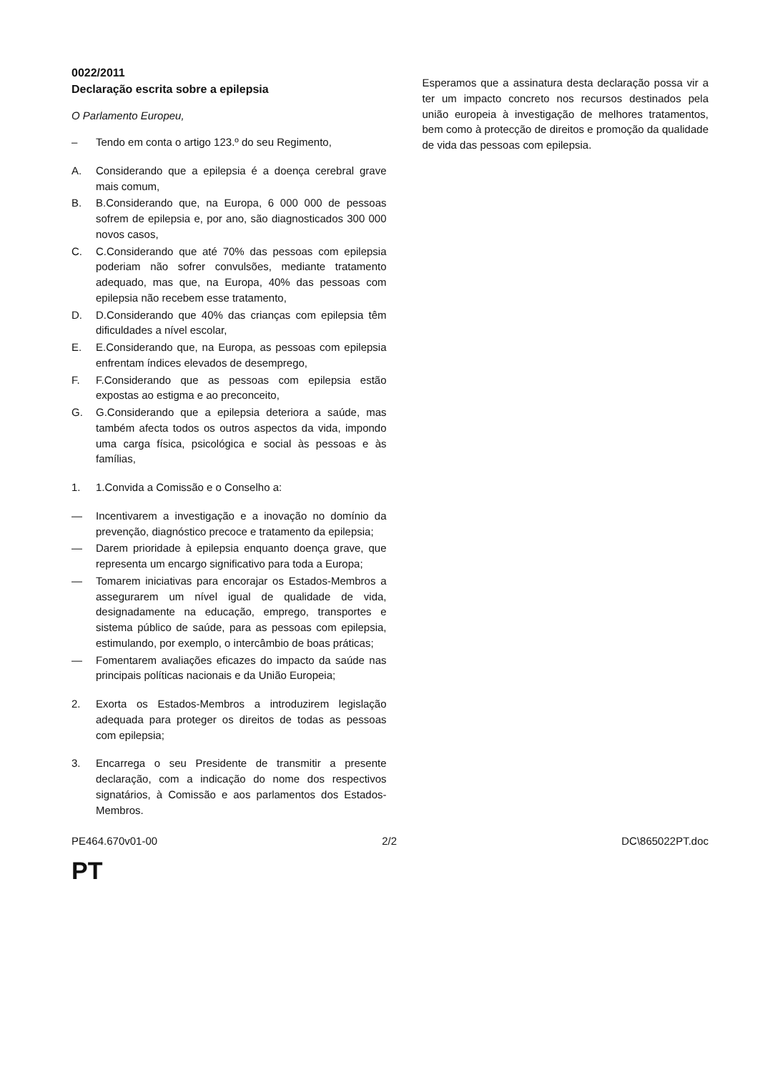0022/2011
Declaração escrita sobre a epilepsia
O Parlamento Europeu,
– Tendo em conta o artigo 123.º do seu Regimento,
A. Considerando que a epilepsia é a doença cerebral grave mais comum,
B. B.Considerando que, na Europa, 6 000 000 de pessoas sofrem de epilepsia e, por ano, são diagnosticados 300 000 novos casos,
C. C.Considerando que até 70% das pessoas com epilepsia poderiam não sofrer convulsões, mediante tratamento adequado, mas que, na Europa, 40% das pessoas com epilepsia não recebem esse tratamento,
D. D.Considerando que 40% das crianças com epilepsia têm dificuldades a nível escolar,
E. E.Considerando que, na Europa, as pessoas com epilepsia enfrentam índices elevados de desemprego,
F. F.Considerando que as pessoas com epilepsia estão expostas ao estigma e ao preconceito,
G. G.Considerando que a epilepsia deteriora a saúde, mas também afecta todos os outros aspectos da vida, impondo uma carga física, psicológica e social às pessoas e às famílias,
1. 1.Convida a Comissão e o Conselho a:
— Incentivarem a investigação e a inovação no domínio da prevenção, diagnóstico precoce e tratamento da epilepsia;
— Darem prioridade à epilepsia enquanto doença grave, que representa um encargo significativo para toda a Europa;
— Tomarem iniciativas para encorajar os Estados-Membros a assegurarem um nível igual de qualidade de vida, designadamente na educação, emprego, transportes e sistema público de saúde, para as pessoas com epilepsia, estimulando, por exemplo, o intercâmbio de boas práticas;
— Fomentarem avaliações eficazes do impacto da saúde nas principais políticas nacionais e da União Europeia;
2. Exorta os Estados-Membros a introduzirem legislação adequada para proteger os direitos de todas as pessoas com epilepsia;
3. Encarrega o seu Presidente de transmitir a presente declaração, com a indicação do nome dos respectivos signatários, à Comissão e aos parlamentos dos Estados-Membros.
Esperamos que a assinatura desta declaração possa vir a ter um impacto concreto nos recursos destinados pela união europeia à investigação de melhores tratamentos, bem como à protecção de direitos e promoção da qualidade de vida das pessoas com epilepsia.
PE464.670v01-00 2/2 DC\865022PT.doc
PT